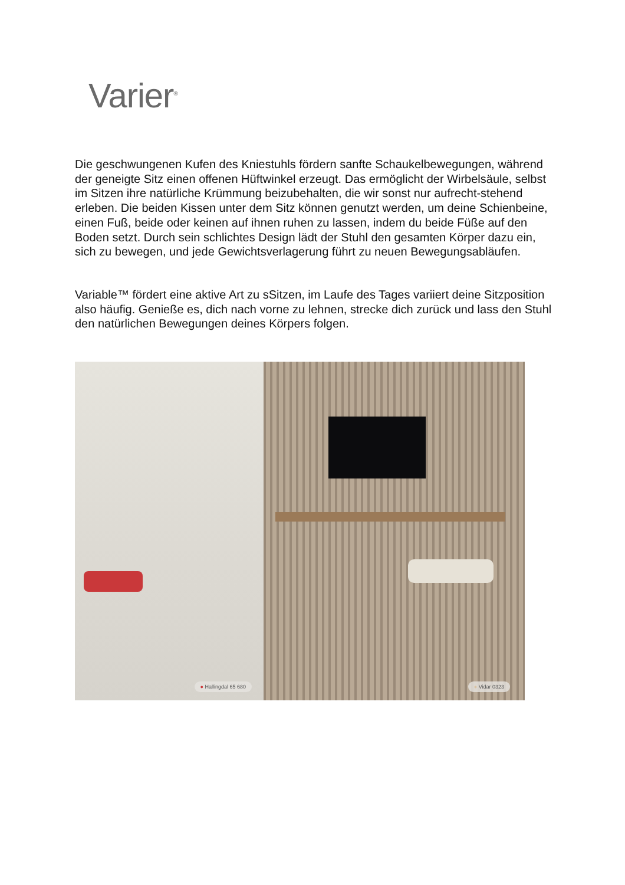Varier<sup>®</sup>
Die geschwungenen Kufen des Kniestuhls fördern sanfte Schaukelbewegungen, während der geneigte Sitz einen offenen Hüftwinkel erzeugt. Das ermöglicht der Wirbelsäule, selbst im Sitzen ihre natürliche Krümmung beizubehalten, die wir sonst nur aufrecht-stehend erleben. Die beiden Kissen unter dem Sitz können genutzt werden, um deine Schienbeine, einen Fuß, beide oder keinen auf ihnen ruhen zu lassen, indem du beide Füße auf den Boden setzt. Durch sein schlichtes Design lädt der Stuhl den gesamten Körper dazu ein, sich zu bewegen, und jede Gewichtsverlagerung führt zu neuen Bewegungsabläufen.
Variable™ fördert eine aktive Art zu sSitzen, im Laufe des Tages variiert deine Sitzposition also häufig. Genieße es, dich nach vorne zu lehnen, strecke dich zurück und lass den Stuhl den natürlichen Bewegungen deines Körpers folgen.
● Hallingdal 65 680
● Vidar 0323